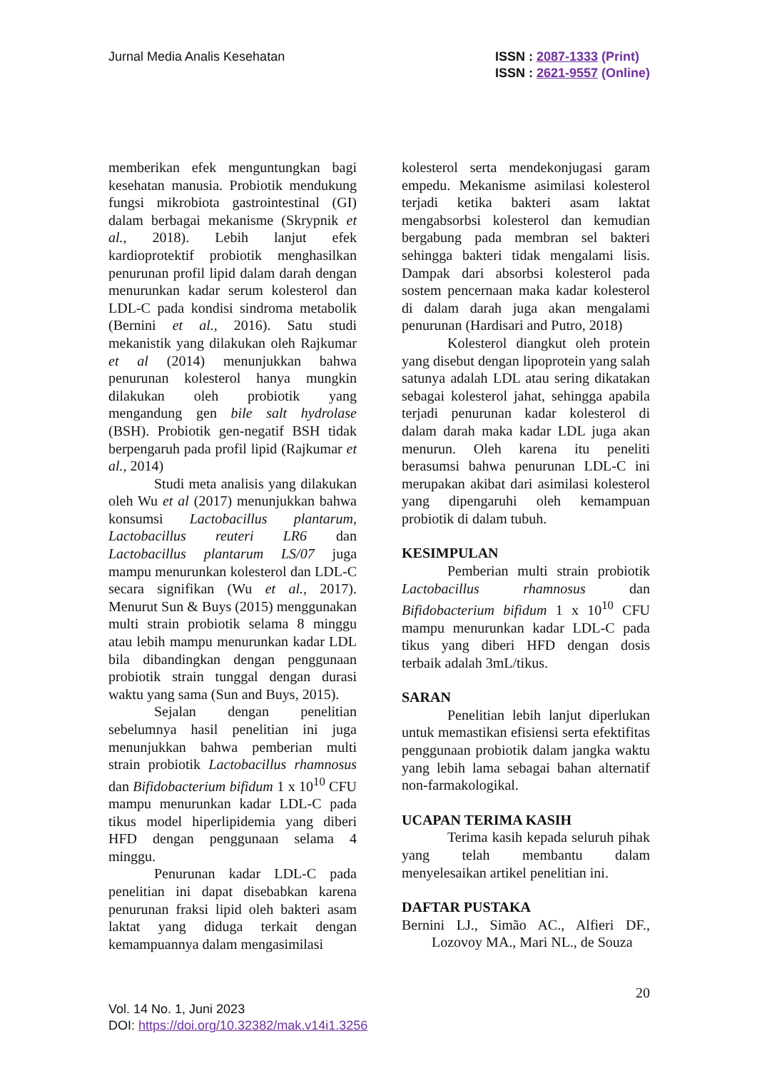Jurnal Media Analis Kesehatan ISSN : 2087-1333 (Print)
ISSN : 2621-9557 (Online)
memberikan efek menguntungkan bagi kesehatan manusia. Probiotik mendukung fungsi mikrobiota gastrointestinal (GI) dalam berbagai mekanisme (Skrypnik et al., 2018). Lebih lanjut efek kardioprotektif probiotik menghasilkan penurunan profil lipid dalam darah dengan menurunkan kadar serum kolesterol dan LDL-C pada kondisi sindroma metabolik (Bernini et al., 2016). Satu studi mekanistik yang dilakukan oleh Rajkumar et al (2014) menunjukkan bahwa penurunan kolesterol hanya mungkin dilakukan oleh probiotik yang mengandung gen bile salt hydrolase (BSH). Probiotik gen-negatif BSH tidak berpengaruh pada profil lipid (Rajkumar et al., 2014)
Studi meta analisis yang dilakukan oleh Wu et al (2017) menunjukkan bahwa konsumsi Lactobacillus plantarum, Lactobacillus reuteri LR6 dan Lactobacillus plantarum LS/07 juga mampu menurunkan kolesterol dan LDL-C secara signifikan (Wu et al., 2017). Menurut Sun & Buys (2015) menggunakan multi strain probiotik selama 8 minggu atau lebih mampu menurunkan kadar LDL bila dibandingkan dengan penggunaan probiotik strain tunggal dengan durasi waktu yang sama (Sun and Buys, 2015).
Sejalan dengan penelitian sebelumnya hasil penelitian ini juga menunjukkan bahwa pemberian multi strain probiotik Lactobacillus rhamnosus dan Bifidobacterium bifidum 1 x 10<sup>10</sup> CFU mampu menurunkan kadar LDL-C pada tikus model hiperlipidemia yang diberi HFD dengan penggunaan selama 4 minggu.
Penurunan kadar LDL-C pada penelitian ini dapat disebabkan karena penurunan fraksi lipid oleh bakteri asam laktat yang diduga terkait dengan kemampuannya dalam mengasimilasi
kolesterol serta mendekonjugasi garam empedu. Mekanisme asimilasi kolesterol terjadi ketika bakteri asam laktat mengabsorbsi kolesterol dan kemudian bergabung pada membran sel bakteri sehingga bakteri tidak mengalami lisis. Dampak dari absorbsi kolesterol pada sostem pencernaan maka kadar kolesterol di dalam darah juga akan mengalami penurunan (Hardisari and Putro, 2018)
Kolesterol diangkut oleh protein yang disebut dengan lipoprotein yang salah satunya adalah LDL atau sering dikatakan sebagai kolesterol jahat, sehingga apabila terjadi penurunan kadar kolesterol di dalam darah maka kadar LDL juga akan menurun. Oleh karena itu peneliti berasumsi bahwa penurunan LDL-C ini merupakan akibat dari asimilasi kolesterol yang dipengaruhi oleh kemampuan probiotik di dalam tubuh.
KESIMPULAN
Pemberian multi strain probiotik Lactobacillus rhamnosus dan Bifidobacterium bifidum 1 x 10<sup>10</sup> CFU mampu menurunkan kadar LDL-C pada tikus yang diberi HFD dengan dosis terbaik adalah 3mL/tikus.
SARAN
Penelitian lebih lanjut diperlukan untuk memastikan efisiensi serta efektifitas penggunaan probiotik dalam jangka waktu yang lebih lama sebagai bahan alternatif non-farmakologikal.
UCAPAN TERIMA KASIH
Terima kasih kepada seluruh pihak yang telah membantu dalam menyelesaikan artikel penelitian ini.
DAFTAR PUSTAKA
Bernini LJ., Simão AC., Alfieri DF., Lozovoy MA., Mari NL., de Souza
20
Vol. 14 No. 1, Juni 2023
DOI: https://doi.org/10.32382/mak.v14i1.3256